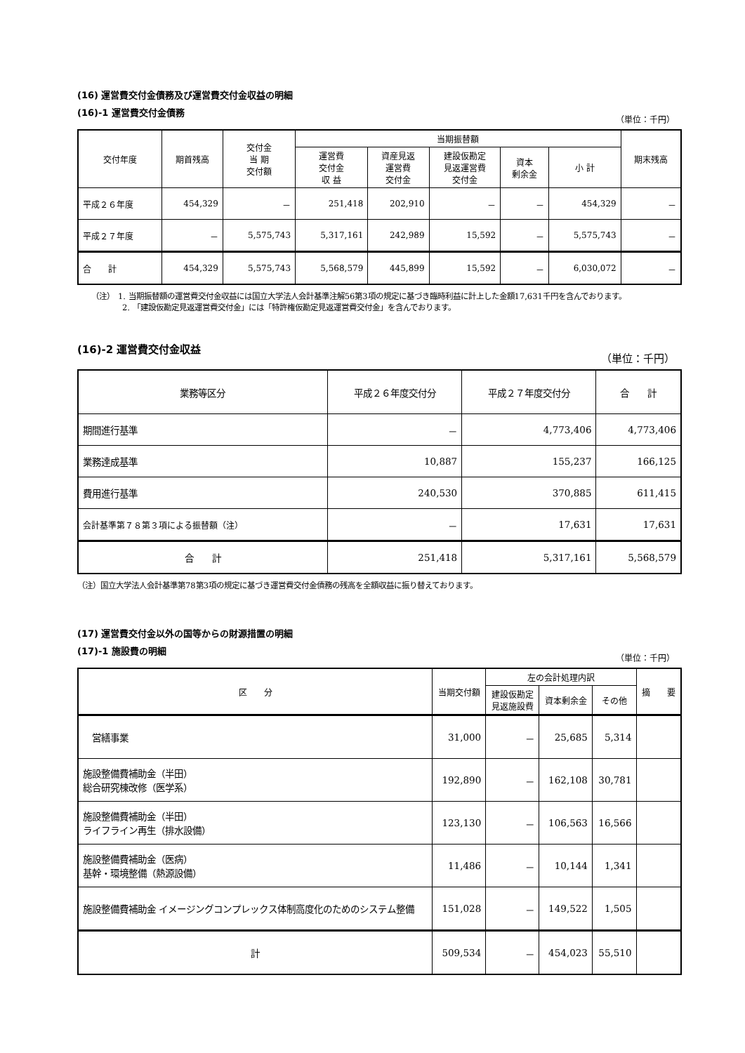(16) 運営費交付金債務及び運営費交付金収益の明細
(16)-1 運営費交付金債務
（単位：千円）
| 交付年度 | 期首残高 | 交付金 当 期 交付額 | 当期振替額 | | | | | 期末残高 |
| --- | --- | --- | --- | --- | --- | --- | --- | --- |
| | | | 運営費 交付金 収 益 | 資産見返 運営費 交付金 | 建設仮勘定 見返運営費 交付金 | 資本 剰余金 | 小 計 | |
| 平成２６年度 | 454,329 | － | 251,418 | 202,910 | － | － | 454,329 | － |
| 平成２７年度 | － | 5,575,743 | 5,317,161 | 242,989 | 15,592 | － | 5,575,743 | － |
| 合 計 | 454,329 | 5,575,743 | 5,568,579 | 445,899 | 15,592 | － | 6,030,072 | － |
（注）　1. 当期振替額の運営費交付金収益には国立大学法人会計基準注解56第3項の規定に基づき臨時利益に計上した金額17,631千円を含んでおります。
　　　　2. 「建設仮勘定見返運営費交付金」には「特許権仮勘定見返運営費交付金」を含んでおります。
(16)-2 運営費交付金収益
（単位：千円）
| 業務等区分 | 平成２６年度交付分 | 平成２７年度交付分 | 合 計 |
| 期間進行基準 | － | 4,773,406 | 4,773,406 |
| 業務達成基準 | 10,887 | 155,237 | 166,125 |
| 費用進行基準 | 240,530 | 370,885 | 611,415 |
| 会計基準第７８第３項による振替額（注） | － | 17,631 | 17,631 |
| 合 計 | 251,418 | 5,317,161 | 5,568,579 |
（注）国立大学法人会計基準第78第3項の規定に基づき運営費交付金債務の残高を全額収益に振り替えております。
(17) 運営費交付金以外の国等からの財源措置の明細
(17)-1 施設費の明細
（単位：千円）
| 区 分 | 当期交付額 | 左の会計処理内訳 | | | 摘 要 |
| --- | --- | --- | --- | --- | --- |
| | | 建設仮勘定 見返施設費 | 資本剰余金 | その他 | |
| 営繕事業 | 31,000 | － | 25,685 | 5,314 | |
| 施設整備費補助金（半田） 総合研究棟改修（医学系） | 192,890 | － | 162,108 | 30,781 | |
| 施設整備費補助金（半田） ライフライン再生（排水設備） | 123,130 | － | 106,563 | 16,566 | |
| 施設整備費補助金（医病） 基幹・環境整備（熱源設備） | 11,486 | － | 10,144 | 1,341 | |
| 施設整備費補助金 イメージングコンプレックス体制高度化のためのシステム整備 | 151,028 | － | 149,522 | 1,505 | |
| 計 | 509,534 | － | 454,023 | 55,510 | |